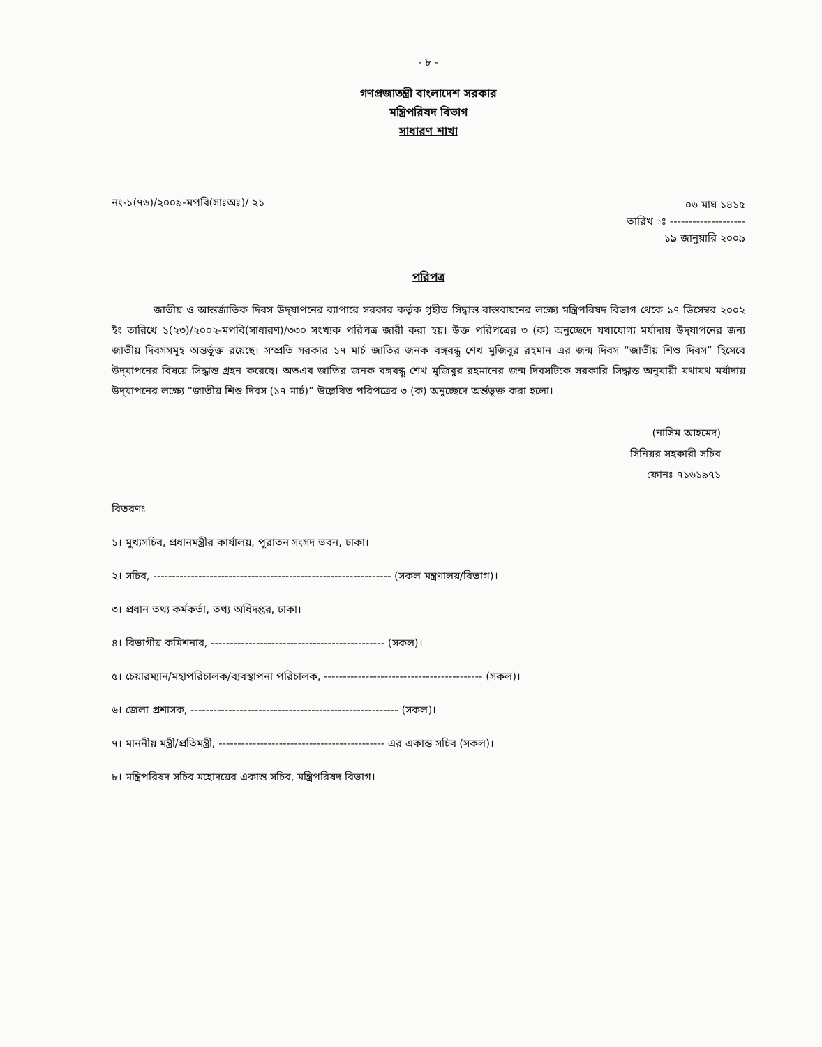- ৮ -
গণপ্রজাতন্ত্রী বাংলাদেশ সরকার
মন্ত্রিপরিষদ বিভাগ
সাধারণ শাখা
নং-১(৭৬)/২০০৯-মপবি(সাঃঅঃ)/ ২১
০৬ মাঘ ১৪১৫
তারিখ ঃ --------------------
১৯ জানুয়ারি ২০০৯
পরিপত্র
জাতীয় ও আন্তর্জাতিক দিবস উদ্‌যাপনের ব্যাপারে সরকার কর্তৃক গৃহীত সিদ্ধান্ত বাস্তবায়নের লক্ষ্যে মন্ত্রিপরিষদ বিভাগ থেকে ১৭ ডিসেম্বর ২০০২ ইং তারিখে ১(২৩)/২০০২-মপবি(সাধারণ)/৩৩০ সংখ্যক পরিপত্র জারী করা হয়। উক্ত পরিপত্রের ৩ (ক) অনুচ্ছেদে যথাযোগ্য মর্যাদায় উদ্‌যাপনের জন্য জাতীয় দিবসসমূহ অন্তর্ভূক্ত রয়েছে। সম্প্রতি সরকার ১৭ মার্চ জাতির জনক বঙ্গবন্ধু শেখ মুজিবুর রহমান এর জন্ম দিবস “জাতীয় শিশু দিবস” হিসেবে উদ্‌যাপনের বিষয়ে সিদ্ধান্ত গ্রহন করেছে। অতএব জাতির জনক বঙ্গবন্ধু শেখ মুজিবুর রহমানের জন্ম দিবসটিকে সরকারি সিদ্ধান্ত অনুযায়ী যথাযথ মর্যাদায় উদ্‌যাপনের লক্ষ্যে “জাতীয় শিশু দিবস (১৭ মার্চ)” উল্লেখিত পরিপত্রের ৩ (ক) অনুচ্ছেদে অর্ন্তভূক্ত করা হলো।
(নাসিম আহমেদ)
সিনিয়র সহকারী সচিব
ফোনঃ ৭১৬১৯৭১
বিতরণঃ
১। মুখ্যসচিব, প্রধানমন্ত্রীর কার্যালয়, পুরাতন সংসদ ভবন, ঢাকা।
২। সচিব, --------------------------------------------------------------- (সকল মন্ত্রণালয়/বিভাগ)।
৩। প্রধান তথ্য কর্মকর্তা, তথ্য অধিদপ্তর, ঢাকা।
৪। বিভাগীয় কমিশনার, ---------------------------------------------- (সকল)।
৫। চেয়ারম্যান/মহাপরিচালক/ব্যবস্থাপনা পরিচালক, ------------------------------------------ (সকল)।
৬। জেলা প্রশাসক, ------------------------------------------------------- (সকল)।
৭। মাননীয় মন্ত্রী/প্রতিমন্ত্রী, -------------------------------------------- এর একান্ত সচিব (সকল)।
৮। মন্ত্রিপরিষদ সচিব মহোদয়ের একান্ত সচিব, মন্ত্রিপরিষদ বিভাগ।